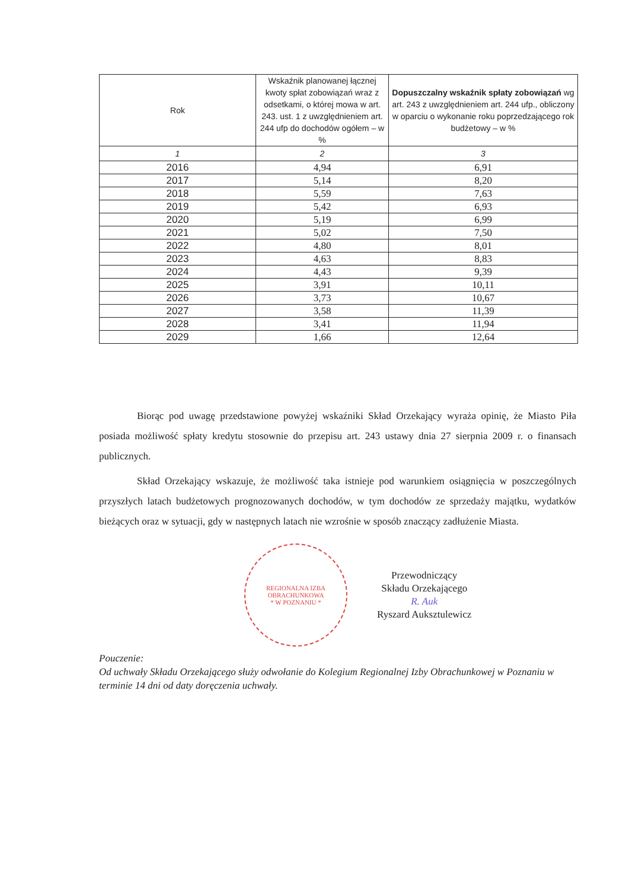| Rok | Wskaźnik planowanej łącznej kwoty spłat zobowiązań wraz z odsetkami, o której mowa w art. 243. ust. 1 z uwzględnieniem art. 244 ufp do dochodów ogółem – w % | Dopuszczalny wskaźnik spłaty zobowiązań wg art. 243 z uwzględnieniem art. 244 ufp., obliczony w oparciu o wykonanie roku poprzedzającego rok budżetowy – w % |
| --- | --- | --- |
| 1 | 2 | 3 |
| 2016 | 4,94 | 6,91 |
| 2017 | 5,14 | 8,20 |
| 2018 | 5,59 | 7,63 |
| 2019 | 5,42 | 6,93 |
| 2020 | 5,19 | 6,99 |
| 2021 | 5,02 | 7,50 |
| 2022 | 4,80 | 8,01 |
| 2023 | 4,63 | 8,83 |
| 2024 | 4,43 | 9,39 |
| 2025 | 3,91 | 10,11 |
| 2026 | 3,73 | 10,67 |
| 2027 | 3,58 | 11,39 |
| 2028 | 3,41 | 11,94 |
| 2029 | 1,66 | 12,64 |
Biorąc pod uwagę przedstawione powyżej wskaźniki Skład Orzekający wyraża opinię, że Miasto Piła posiada możliwość spłaty kredytu stosownie do przepisu art. 243 ustawy dnia 27 sierpnia 2009 r. o finansach publicznych.
Skład Orzekający wskazuje, że możliwość taka istnieje pod warunkiem osiągnięcia w poszczególnych przyszłych latach budżetowych prognozowanych dochodów, w tym dochodów ze sprzedaży majątku, wydatków bieżących oraz w sytuacji, gdy w następnych latach nie wzrośnie w sposób znaczący zadłużenie Miasta.
REGIONALNA IZBA OBRACHUNKOWA
* W POZNANIU *
Przewodniczący
Składu Orzekającego
R. Auk
Ryszard Auksztulewicz
Pouczenie:
Od uchwały Składu Orzekającego służy odwołanie do Kolegium Regionalnej Izby Obrachunkowej w Poznaniu w terminie 14 dni od daty doręczenia uchwały.